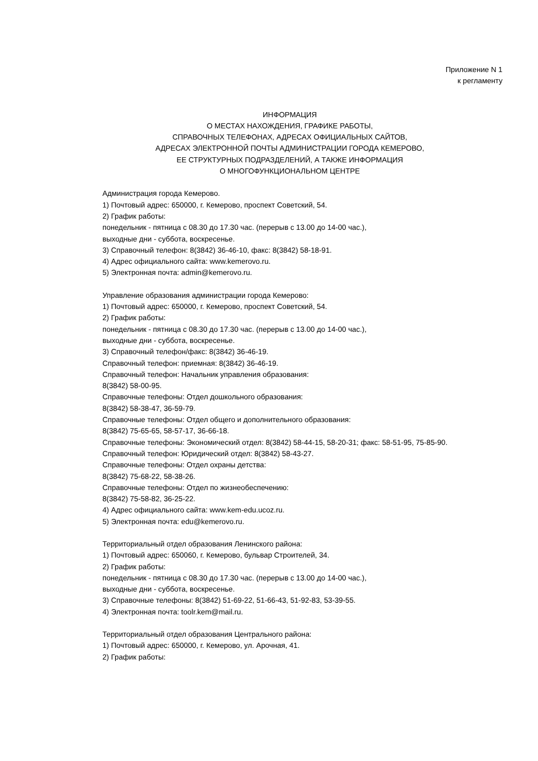Приложение N 1
к регламенту
ИНФОРМАЦИЯ
О МЕСТАХ НАХОЖДЕНИЯ, ГРАФИКЕ РАБОТЫ,
СПРАВОЧНЫХ ТЕЛЕФОНАХ, АДРЕСАХ ОФИЦИАЛЬНЫХ САЙТОВ,
АДРЕСАХ ЭЛЕКТРОННОЙ ПОЧТЫ АДМИНИСТРАЦИИ ГОРОДА КЕМЕРОВО,
ЕЕ СТРУКТУРНЫХ ПОДРАЗДЕЛЕНИЙ, А ТАКЖЕ ИНФОРМАЦИЯ
О МНОГОФУНКЦИОНАЛЬНОМ ЦЕНТРЕ
Администрация города Кемерово.
1) Почтовый адрес: 650000, г. Кемерово, проспект Советский, 54.
2) График работы:
понедельник - пятница с 08.30 до 17.30 час. (перерыв с 13.00 до 14-00 час.),
выходные дни - суббота, воскресенье.
3) Справочный телефон: 8(3842) 36-46-10, факс: 8(3842) 58-18-91.
4) Адрес официального сайта: www.kemerovo.ru.
5) Электронная почта: admin@kemerovo.ru.
Управление образования администрации города Кемерово:
1) Почтовый адрес: 650000, г. Кемерово, проспект Советский, 54.
2) График работы:
понедельник - пятница с 08.30 до 17.30 час. (перерыв с 13.00 до 14-00 час.),
выходные дни - суббота, воскресенье.
3) Справочный телефон/факс: 8(3842) 36-46-19.
Справочный телефон: приемная: 8(3842) 36-46-19.
Справочный телефон: Начальник управления образования:
8(3842) 58-00-95.
Справочные телефоны: Отдел дошкольного образования:
8(3842) 58-38-47, 36-59-79.
Справочные телефоны: Отдел общего и дополнительного образования:
8(3842) 75-65-65, 58-57-17, 36-66-18.
Справочные телефоны: Экономический отдел: 8(3842) 58-44-15, 58-20-31; факс: 58-51-95, 75-85-90.
Справочный телефон: Юридический отдел: 8(3842) 58-43-27.
Справочные телефоны: Отдел охраны детства:
8(3842) 75-68-22, 58-38-26.
Справочные телефоны: Отдел по жизнеобеспечению:
8(3842) 75-58-82, 36-25-22.
4) Адрес официального сайта: www.kem-edu.ucoz.ru.
5) Электронная почта: edu@kemerovo.ru.
Территориальный отдел образования Ленинского района:
1) Почтовый адрес: 650060, г. Кемерово, бульвар Строителей, 34.
2) График работы:
понедельник - пятница с 08.30 до 17.30 час. (перерыв с 13.00 до 14-00 час.),
выходные дни - суббота, воскресенье.
3) Справочные телефоны: 8(3842) 51-69-22, 51-66-43, 51-92-83, 53-39-55.
4) Электронная почта: toolr.kem@mail.ru.
Территориальный отдел образования Центрального района:
1) Почтовый адрес: 650000, г. Кемерово, ул. Арочная, 41.
2) График работы: